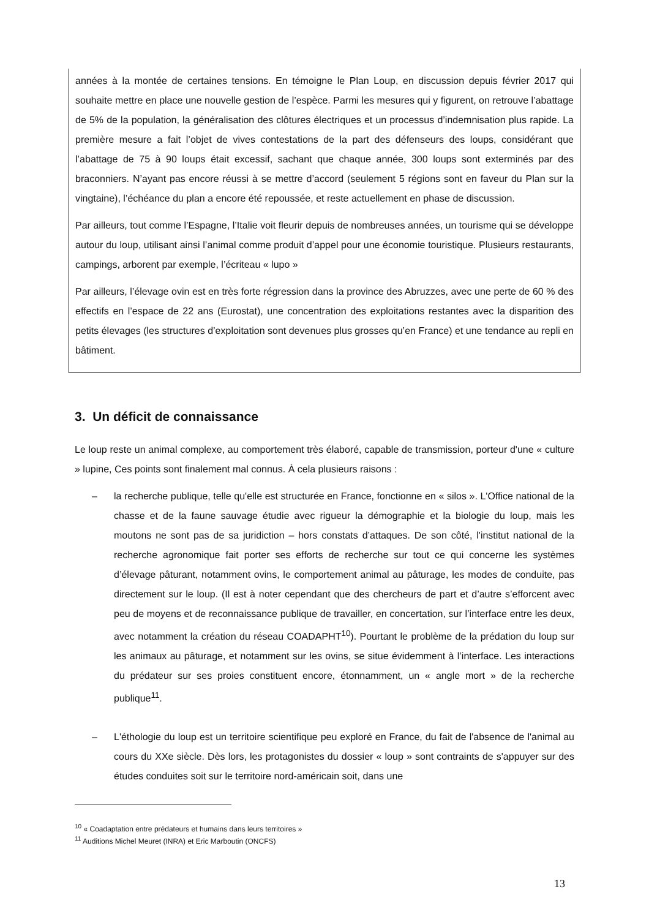années à la montée de certaines tensions. En témoigne le Plan Loup, en discussion depuis février 2017 qui souhaite mettre en place une nouvelle gestion de l’espèce. Parmi les mesures qui y figurent, on retrouve l’abattage de 5% de la population, la généralisation des clôtures électriques et un processus d’indemnisation plus rapide. La première mesure a fait l’objet de vives contestations de la part des défenseurs des loups, considérant que l’abattage de 75 à 90 loups était excessif, sachant que chaque année, 300 loups sont exterminés par des braconniers. N’ayant pas encore réussi à se mettre d’accord (seulement 5 régions sont en faveur du Plan sur la vingtaine), l’échéance du plan a encore été repoussée, et reste actuellement en phase de discussion.
Par ailleurs, tout comme l’Espagne, l’Italie voit fleurir depuis de nombreuses années, un tourisme qui se développe autour du loup, utilisant ainsi l’animal comme produit d’appel pour une économie touristique. Plusieurs restaurants, campings, arborent par exemple, l’écriteau « lupo »
Par ailleurs, l’élevage ovin est en très forte régression dans la province des Abruzzes, avec une perte de 60 % des effectifs en l’espace de 22 ans (Eurostat), une concentration des exploitations restantes avec la disparition des petits élevages (les structures d’exploitation sont devenues plus grosses qu’en France) et une tendance au repli en bâtiment.
3. Un déficit de connaissance
Le loup reste un animal complexe, au comportement très élaboré, capable de transmission, porteur d'une « culture » lupine, Ces points sont finalement mal connus. À cela plusieurs raisons :
– la recherche publique, telle qu'elle est structurée en France, fonctionne en « silos ». L'Office national de la chasse et de la faune sauvage étudie avec rigueur la démographie et la biologie du loup, mais les moutons ne sont pas de sa juridiction – hors constats d’attaques. De son côté, l'institut national de la recherche agronomique fait porter ses efforts de recherche sur tout ce qui concerne les systèmes d’élevage pâturant, notamment ovins, le comportement animal au pâturage, les modes de conduite, pas directement sur le loup. (Il est à noter cependant que des chercheurs de part et d’autre s’efforcent avec peu de moyens et de reconnaissance publique de travailler, en concertation, sur l’interface entre les deux, avec notamment la création du réseau COADAPHT<sup>10</sup>). Pourtant le problème de la prédation du loup sur les animaux au pâturage, et notamment sur les ovins, se situe évidemment à l’interface. Les interactions du prédateur sur ses proies constituent encore, étonnamment, un « angle mort » de la recherche publique<sup>11</sup>.
– L'éthologie du loup est un territoire scientifique peu exploré en France, du fait de l'absence de l'animal au cours du XXe siècle. Dès lors, les protagonistes du dossier « loup » sont contraints de s'appuyer sur des études conduites soit sur le territoire nord-américain soit, dans une
<sup>10</sup> « Coadaptation entre prédateurs et humains dans leurs territoires »
<sup>11</sup> Auditions Michel Meuret (INRA) et Eric Marboutin (ONCFS)
13